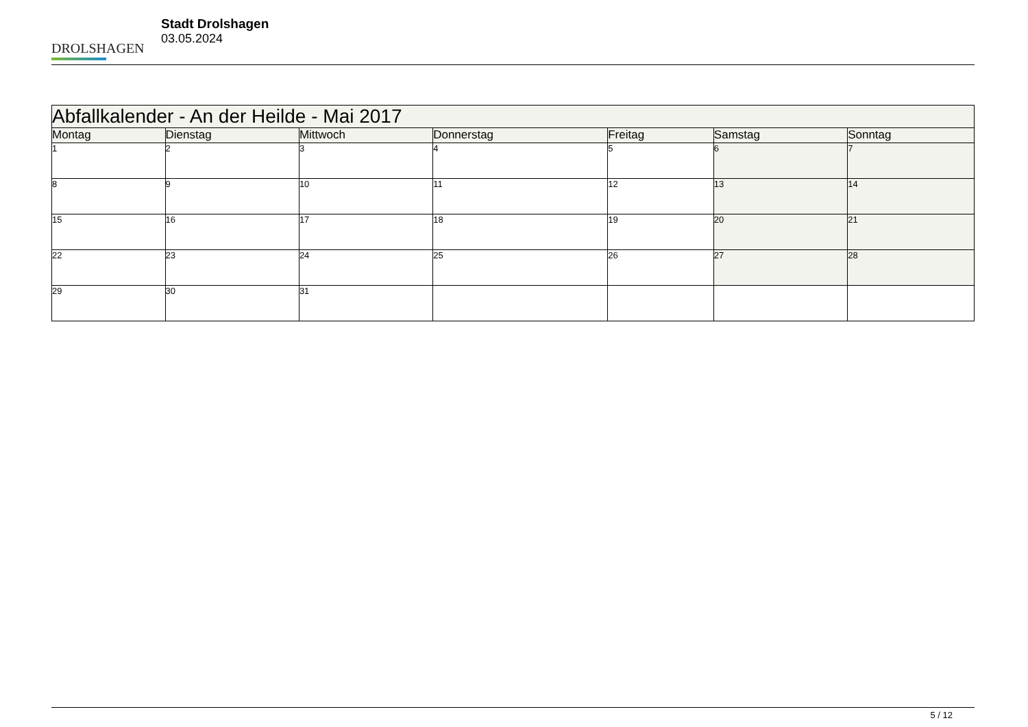DROLSHAGEN
Stadt Drolshagen
03.05.2024
| Abfallkalender - An der Heilde - Mai 2017 | | | | | | |
| --- | --- | --- | --- | --- | --- | --- |
| Montag | Dienstag | Mittwoch | Donnerstag | Freitag | Samstag | Sonntag |
| 1 | 2 | 3 | 4 | 5 | 6 | 7 |
| 8 | 9 | 10 | 11 | 12 | 13 | 14 |
| 15 | 16 | 17 | 18 | 19 | 20 | 21 |
| 22 | 23 | 24 | 25 | 26 | 27 | 28 |
| 29 | 30 | 31 | | | | |
5 / 12